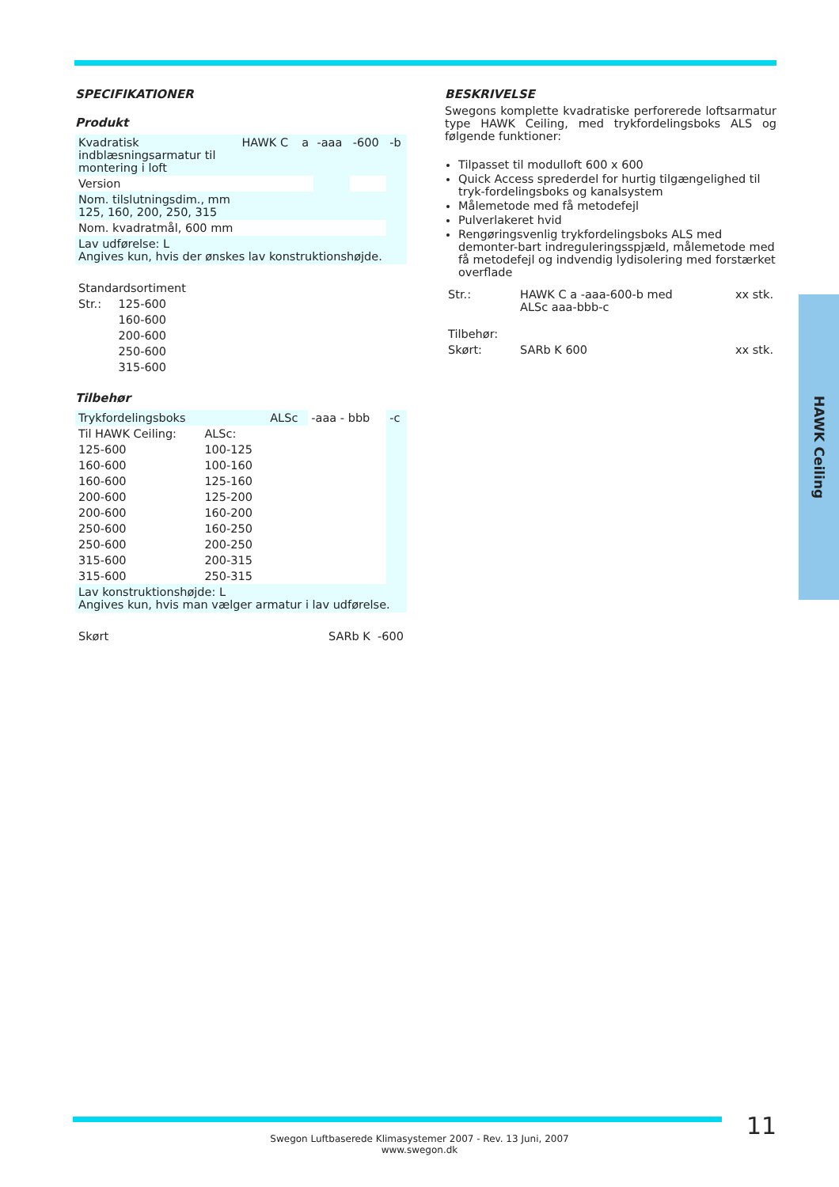SPECIFIKATIONER
Produkt
| Kvadratisk indblæsningsarmatur til montering i loft | HAWK C | a | -aaa | -600 | -b |
| Version | | | | | |
| Nom. tilslutningsdim., mm 125, 160, 200, 250, 315 | | | | | |
| Nom. kvadratmål, 600 mm | | | | | |
| Lav udførelse: L Angives kun, hvis der ønskes lav konstruktionshøjde. | | | | | |
| Standardsortiment | |
| Str.: | 125-600 |
| | 160-600 |
| | 200-600 |
| | 250-600 |
| | 315-600 |
Tilbehør
| Trykfordelingsboks | | ALSc | -aaa - bbb | -c |
| Til HAWK Ceiling: | ALSc: | | | |
| 125-600 | 100-125 | | | |
| 160-600 | 100-160 | | | |
| 160-600 | 125-160 | | | |
| 200-600 | 125-200 | | | |
| 200-600 | 160-200 | | | |
| 250-600 | 160-250 | | | |
| 250-600 | 200-250 | | | |
| 315-600 | 200-315 | | | |
| 315-600 | 250-315 | | | |
| Lav konstruktionshøjde: L Angives kun, hvis man vælger armatur i lav udførelse. | | | | |
| Skørt | SARb K -600 |
BESKRIVELSE
Swegons komplette kvadratiske perforerede loftsarmatur type HAWK Ceiling, med trykfordelingsboks ALS og følgende funktioner:
Tilpasset til modulloft 600 x 600
Quick Access sprederdel for hurtig tilgængelighed til tryk-fordelingsboks og kanalsystem
Målemetode med få metodefejl
Pulverlakeret hvid
Rengøringsvenlig trykfordelingsboks ALS med demonter-bart indreguleringsspjæld, målemetode med få metodefejl og indvendig lydisolering med forstærket overflade
| Str.: | HAWK C a -aaa-600-b med ALSc aaa-bbb-c | xx stk. |
| Tilbehør: | | |
| Skørt: | SARb K 600 | xx stk. |
HAWK Ceiling
11
Swegon Luftbaserede Klimasystemer 2007 - Rev. 13 Juni, 2007
www.swegon.dk